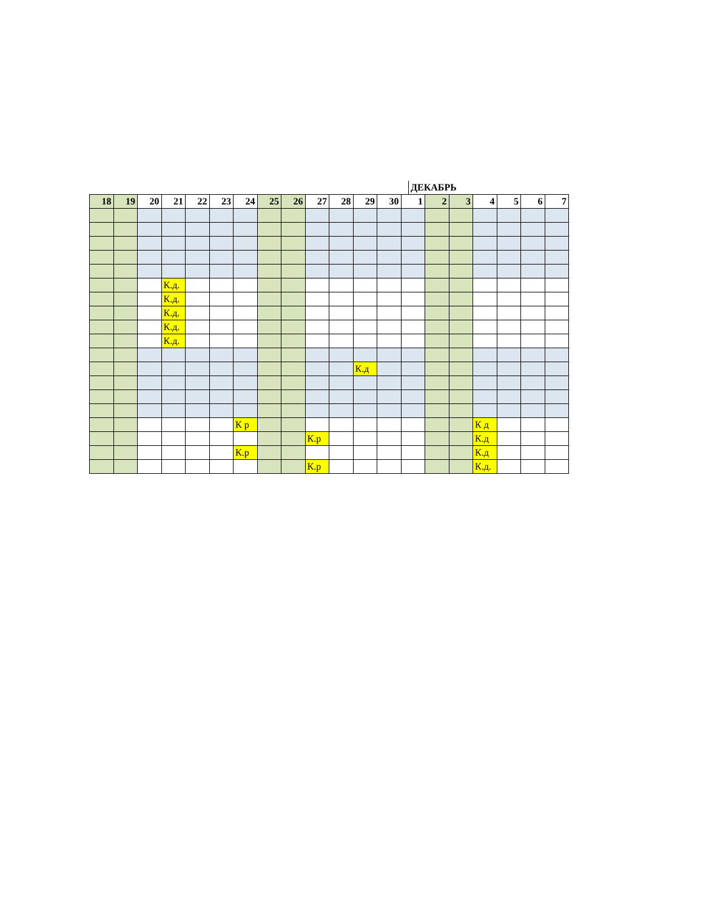ДЕКАБРЬ
| 18 | 19 | 20 | 21 | 22 | 23 | 24 | 25 | 26 | 27 | 28 | 29 | 30 | 1 | 2 | 3 | 4 | 5 | 6 | 7 |
| --- | --- | --- | --- | --- | --- | --- | --- | --- | --- | --- | --- | --- | --- | --- | --- | --- | --- | --- | --- |
| | | | К.д. | | | | | | | | | | | | | | | | |
| | | | К.д. | | | | | | | | | | | | | | | | |
| | | | К.д. | | | | | | | | | | | | | | | | |
| | | | К.д. | | | | | | | | | | | | | | | | |
| | | | К.д. | | | | | | | | | | | | | | | | |
| | | | | | | | | | | | К.д | | | | | | | | |
| | | | | | | К р | | | | | | | | | | К д | | | |
| | | | | | | | | | К.р | | | | | | | К.д | | | |
| | | | | | | К.р | | | | | | | | | | К.д | | | |
| | | | | | | | | | К.р | | | | | | | К.д. | | | |